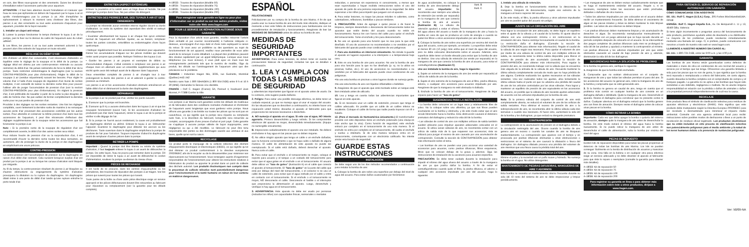en coin, des filtres sous-gravier et des ornements. Suivre les directives d'installation selon l'accessoire particulier pour aquarium.
ATTENTION : Il faut faire attention durant l'installation et s'assurer que l'eau ne sera pas siphonnée en dehors de l'aquarium par le tuyau à air et qu'elle n'endommagera pas la pompe à air. Afin d'empêcher le siphonnement à rebours le moment venu d'enlever des filtres, des pierres à air, des ornements ou tout autre accessoire d'aquarium pour aquarium, procéder de la façon suivante :
1. Installer un clapet anti-retour.
2. Laisser la pompe fonctionner le temps d'enlever le tuyau à air de la pompe, puis le fixer sur le dessus du cadre de l'aquarium avec du ruban adhésif.
3. Les filtres, les pierres à air ou tout autre ornement actionné à l'air peuvent alors être enlevés de l'aquarium en toute sécurité.
RÉGLAGE DU DÉBIT D'AIR
Afin d'obtenir un débit d'air convenable, il est nécessaire d'atteindre un équilibre entre le réglage de la soupape et le débit de la pompe. Le réglage idéal est obtenu par une contre-pression minimale ou aucune restriction du débit d'air. Ne jamais restreindre de force le débit d'air de la pompe. Toute restriction endommagera le diaphragme (voir la section CONTRE-PRESSION pour plus d'informations). Régler le débit de la soupape à air (vendue séparément) suivant les besoins. Pour régler le volume d'air à l'aide d'une soupape de régulation d'air munie de sorties multiples, il est conseillé de laisser la dernière sortie libre pour pouvoir l'utiliser afin de purger l'accumulation de pression d'air (voir la section CONTRE-PRESSION pour plus d'informations). En réglant la pression d'air, il est préférable de travailler à partir de la sortie la plus éloignée de celle de l'entrée d'air. Ne pas oublier de fermer complètement la dernière sortie pour ne pas perdre de pression d'air.
Procéder à des réglages sur les sorties restantes. Une fois les réglages complétés, ouvrir lentement la dernière sortie de manière à ne remarquer aucune perte d'air provenant des accessoires contrôlés par les autres sorties. Pour atteindre et conserver la même pression d'air dans tous les accessoires de l'aquarium, il peut être nécessaire d'effectuer des réglages supplémentaires de la soupape selon les accessoires que fait fonctionner la pompe à air.
Note : Si la première sortie de la soupape de régulation d'air est complètement ouverte, le débit d'air des autres sorties sera réduit.
Pour réduire l'excès de pression d'air ou la surproduction d'air, il est recommandé d'ouvrir la dernière sortie toutes les deux semaines, au autrement, afin de prolonger la durée de la pompe et des diaphragmes en empêchant une usure précoce.
CONTRE-PRESSION
La contre-pression est l'accumulation de pression sur le diaphragme en raison d'un débit d'air restreint. Cela survient lorsqu'un surplus d'air est produit par la pompe à air ou lorsque les canaux d'aération sont bloqués par mégarde.
Au fil du temps, la contre-pression résultant de pierres à air bloquées ou d'autres obstructions ou engorgements du système d'aération provoquera la dilatation ou la rupture du diaphragme. Un diaphragme dilaté mène à une perte de débit d'air tandis qu'une rupture entraîne la perte totale d'air.
ENTRETIEN (ASPECT EXTÉRIEUR)
Enlever la poussière et la saleté avec un linge doux et humide. Ne pas immerger la pompe dans l'eau. Ne pas utiliser de détergent.
ENTRETIEN DES PIERRES À AIR, DES TUYAUX À AIR ET DES ORNEMENTS
La pompe ne nécessite aucun entretien interne régulier durant sa durée d'utilisation. Le reste du système doit cependant être vérifié et nettoyé périodiquement.
• Examiner attentivement les tuyaux à air chaque fois qu'un entretien normal de l'aquarium est effectué. Ajuster, au au besoin, remplacer toutes les parties coincées, entortillées ou endommagées d'une façon quelconque.
• Nettoyer régulièrement tous les accessoires d'aération pour aquariums. Retirer les accumulations d'algues sur les pièces mobiles qui doivent rester aussi propres que possible. Nettoyer l'intérieur des tuyaux à air.
• Garder les pierres à air propres et exemptes de débris ou d'accumulation d'algues. L'idéal consiste à remplacer ces pierres à air chaque mois en alternant avec un ensemble supplémentaire qui aura séché après avoir été nettoyé avant de le déposer dans l'aquarium.
Deux ensembles complets de pierres à air changés tour à tour prolongeront la durée des pierres à air et aideront à garder la contre-pression au minimum.
Les pierres à air et les accessoires d'aération obstrués entraîneront un faible débit d'air et diminueront la durée des diaphragmes.
DÉPANNAGE
Si la pompe à air ne produit pas d'air, vérifier les points suivants :
1. S'assurer que la pompe est branchée.
2. S'assurer qu'il n'y a aucune obstruction dans les tuyaux à air et que les soupapes fonctionnent (savoir l'air). Si les accessoires d'aération ne produisent pas d'air dans l'aquarium, retirer le tuyau à air de la pompe et vérifier si elle dégage de l'air.
3. Si la pompe ne fournit aucun rendement, la cause est probablement un diaphragme déchiré ou abîmé. Enlever le tuyau à air. Débrancher l'appareil. Examiner le diaphragme pour détecter les accrocs ou les déchirures. Toute ouverture dans le diaphragme empêchera la pompe de produire de l'air pour l'aération. Toujours inspecter d'abord le diaphragme avant de remplacer d'autres pièces dans la pompe.
RETIRER LA POMPE
Important : Quand la pompe doit être éteinte ou retirée du système d'aération, il faut toujours enlever le tuyau à air avant de débrancher la pompe. De cette façon, l'eau ne pourra pas remonter dans la pompe. S'il est impossible de retirer le tuyau à air avant de débrancher le cordon d'alimentation, soulever la pompe au-dessus du niveau d'eau.
PIÈCES DE RECHANGE
Il est facile de se procurer, dans les centres d'aquariophilie ou les animaleries, des trousses de réparation des pompes à air Hagen. Voir les pièces qui suivent pour toutes les pièces qui s'usent.
Toute panne de la boîte ou d'une autre pièce électrique exige un service approprié et les pièces défectueuses doivent être retournées au fabricant pour réparation ou remplacement (voir la garantie pour les détails complets).
A-18033 : Trousse de réparation (Modèle 50)
A-18034 : Trousse de réparation (Modèle 75)
A-18035 : Trousse de réparation (Modèle 100)
A-18036 : Trousse de réparation (Modèle 200)
Pour enregistrer votre garantie en ligne ou pour plus d'information sur ce produit ou sur nos autres produits, visitez notre site Web www.hagen.com
POUR LE SERVICE DE RÉPARATION AUTORISÉ SOUS GARANTIE
Pour la réparation d'un article sous garantie, veuillez retourner l'article (bien emballé et par courrier recommandé) à l'adresse indiquée ci-dessous, accompagné d'un reçu daté et d'une note expliquant la raison du retour. Si vous avez un problème ou des questions au sujet du fonctionnement de cet appareil, veuillez nous permettre de vous aider avant de le renvoyer à votre détaillant. La plupart des problèmes peuvent être résolus rapidement par un appel téléphonique. Lorsque vous nous téléphonez (ou nous écrivez), il vous plaît ayez en main tous les renseignements pertinents tels que le numéro de modèle, l'âge du produit, les détails sur l'aménagement de l'aquarium ainsi que des précisions sur le problème.
CANADA : Industries Hagen ltée, 3235, rue Guénette, Montréal (Québec) H4S 1N2
Numéro sans frais 1 800 55HAGEN (1 800 554-2436) entre 9 h et 16 h 30 (HNE). Demandez le Service à la clientèle.
FRANCE : Rolf C. Hagen (France) SA, Parisud 4, boulevard Jean Monnet, F-77388 Combs la Ville
GARANTIE
Les pompes à air Marina sont garanties contre les défauts de matériaux et de fabrication dans des conditions normales d'utilisation et d'entretien de l'aquarium aussi longtemps que vous garderez votre pompe. Nous offrons une garantie à vie limitée sur toutes les pièces qui ne sont pas en caoutchouc, ce qui signifie que la pompe sera réparée ou remplacée sans frais, à la discrétion du fabricant, lorsqu'elle sera retournée au complet, accompagnée d'une preuve d'achat et port payé. Cette garantie ne s'applique à aucune pompe utilisée de façon inappropriée, avec négligence ou qui a été modifiée. Le fabricant ne peut être tenu responsable des pertes ou des dommages causés aux animaux et aux biens, quelle qu'en soit la raison.
RECYCLAGE
Ce produit porte le marquage de la collecte sélective des déchets d'équipements électriques et électroniques (DEEE), ce qui signifie qu'on doit éliminer ce produit conformément à la directive européenne 2002/96/EC afin de le recycler ou de le désassembler pour minimiser ses répercussions sur l'environnement. Vous renseigner auprès d'organismes responsables de l'environnement pour obtenir les instructions relatives à l'élimination du produit ou apporter le produit dans un point de collecte des déchets autorisé. Les produits électroniques non compris dans le processus de collecte sélective sont potentiellement dangereux pour l'environnement et la santé humaine en raison de leur contenu en matières dangereuses.
ESPAÑOL
FELICITACIONES
Felicitaciones por su compra de la bomba de aire Marina. A fin de que pueda usar su nueva bomba de aire del modo más eficiente, dedique un momento a leer este folleto de instrucciones para familiarizarse con los procedimientos de instalación y funcionamiento. Asegúrese de leer las MEDIDAS DE SEGURIDAD antes de utilizar su bomba de aire.
MEDIDAS DE SEGURIDAD IMPORTANTES
ADVERTENCIA: Para evitar lesiones, se deben tener en cuenta las precauciones básicas de seguridad, incluidas las que se detallan a continuación.
1. LEA Y CUMPLA CON TODAS LAS MEDIDAS DE SEGURIDAD
y advertencias importantes que figuran en el aparato antes de usarlo. De lo contrario, esto sugiere pueda dañarse.
2. Peligro: Para evitar una posible descarga eléctrica, se debe tener un cuidado especial, ya que se maneja agua al usar el equipo del acuario. En las situaciones que se describen a continuación, no intente hacer una reparación usted mismo; devuelva el aparato al fabricante para que proporcione los servicios necesarios o deséchelo.
A. NO sumerja el aparato en el agua. Si este cae al agua, NO intente agarrarlo. Primero desenchúfelo y luego retírelo. Si los componentes eléctricos del aparato se mojan, desenchúfelo inmediatamente. (Equipo no sumergible únicamente).
B. Inspeccione cuidadosamente el aparato una vez instalado. No deberá enchufarse si hay agua en las piezas que no deben mojarse.
C. No utilice ningún aparato que tenga un cable o un enchufe dañados, que no funcione correctamente o que se haya caído o dañado de alguna manera. El cable de alimentación de este aparato no puede ser reemplazado. Si el cable está dañado, deberá desechar el aparato. Nunca corte el cable.
D. Para evitar que el enchufe o el tomacorriente se mojen, coloque el soporte para acuario y el tanque a un costado del tomacorriente para evitar que el agua gotee en el enchufe o en el tomacorriente. El usuario debe utilizar un "lazo de goteo" (ilustración A) en el cable que conecta el aparato al tomacorriente. El "lazo de goteo" es la parte del cable que está por debajo del nivel del tomacorriente, o el conector si se usa un cable de extensión, para evitar que el agua resbale por el cable y entre en contacto con el tomacorriente. Si el enchufe o el tomacorriente se mojan, NO desconecte el cable. Desconecte el fusible o el interruptor que proporciona la alimentación al aparato. Luego, desenchufe y verifique si hay agua en el tomacorriente.
3. ADVERTENCIA: Este aparato no debe ser usado por personas (incluidos los niños) con capacidades físicas, sensoriales o mentales
reducidas, o personas sin experiencia ni conocimiento, a menos que sean supervisadas o hayan recibido instrucciones sobre el uso del aparato de parte de una persona responsable de su seguridad. Se debe supervisar a los niños para impedir que jueguen con el aparato.
4. Para evitar lesiones, no toque las piezas móviles ni calientes, como calentadores, reflectores, bombillas o piezas similares.
5. PRECAUCIÓN: Antes de agregar o quitar piezas o de hacer la limpieza, siempre desenchufe o desconecte del tomacorriente todos los aparatos que estén dentro del acuario cuando no estén en funcionamiento. Nunca tire con fuerza del cable para quitar el enchufe del tomacorriente. Tome el enchufe y tire para desconectarlo.
6. No use un aparato para una función que no sea para la que está diseñado. El uso de accesorios no recomendados o no vendidos por el fabricante del aparato puede crear condiciones de uso peligrosas.
7. Para uso doméstico en interiores únicamente. No instale ni guarde el aparato en lugares expuestos a la intemperie o a temperaturas bajo cero.
8. Este es una bomba de aire para acuarios. No use la bomba de aire para otra función para la que no fue diseñado (p. ej. no la utilice en piscinas, baños, etc.). El uso de accesorios no recomendados o no vendidos por el fabricante del aparato puede crear condiciones de uso peligrosas.
•No use esta bomba en piscinas u otros lugares donde se sumerja gente.
•No use esta bomba de aire con líquidos inflamables o bebibles.
9. Asegúrese de que el aparato que está montado sobre un tanque esté bien instalado antes de utilizarlo.
10. Lea y tenga en cuenta todas las advertencias importantes que figuran en este aparato.
11. Si es necesario usar un cable de extensión, procure que tenga el calibre adecuado. Es posible que un cable de un calibre inferior se recaliente. Coloque el cable de forma que nadie pueda tropezar con él o halarlo.
12. (Para el mercado de Norteamérica únicamente.) El transformador proviste con este dispositivo tiene un enchufe polarizado (una clavija es más ancha que la otra). Como función de seguridad, este enchufe entrará por completo en el tomacorriente de una sola manera. Si el enchufe no entra por completo en el tomacorriente, dé vuelta el enchufe y vuelva a intentarlo. Si de esta manera tampoco entra en el tomacorriente, comuníquese con un electricista calificado. No intente anular esta función de seguridad.
GUARDE ESTAS INSTRUCCIONES
INSTALACIÓN
Se debe seguir uno de los dos métodos recomendados a continuación para instalar la bomba de aire:
1. Coloque la bomba de aire sobre una superficie por debajo del nivel de agua del acuario. Para evitar daños ocasionados por fenómenos
Ilust. B
Ilust. C
de agua accidentales, no coloque la bomba de aire directamente debajo del acuario. Importante: Se recomienda usar siempre una válvula de retención (se vende por separado) en la manguera de aire que conecta la bomba de aire al acuario (Ilustración B). La válvula de retención ayudará a evitar el sifoneo del agua afuera del acuario a través de la manguera de aire y hacia la bomba en caso de que se produzca un corte de energía o cuando se quiten los filtros u otros accesorios impulsados por aire del acuario.
2. Coloque la bomba de aire sobre una superficie por encima del nivel de agua del acuario, como por ejemplo, un estante. La superficie debe estar al menos 30 cm (12 pulg.) más arriba que el nivel de agua del acuario, pero no debe colocarse directamente sobre el acuario. Además, esta superficie debe tener un borde elevado para evitar que la bomba de aire se deslice. Use una válvula de retención (se vende por separado) en la manguera de aire que conecta la bomba de aire al acuario, para evitar el contraflujo/sifoneo (Ilustración C).
Una vez instalada la bomba de aire, haga lo siguiente:
1. Sujete un extremo de la manguera de aire (se vende por separado) al orificio de salida de aire de la bomba.
2. Sujete el otro extremo de la manguera de aire al filtro, piedra difusora, adorno, o cualquier otro accesorio para acuarios impulsado por aire. Asegúrese de que la manguera no esté obstruida ni doblada.
3. Enchufe la bomba de aire en el tomacorriente. Asegúrese de dejar espacio para hacer un "lazo de goteo".
SUGERENCIAS PARA LA INSTALACIÓN
• La bomba debe colocarse en un lugar seco y relativamente libre de polvo. No la coloque sobre una alfombra, ya que sus fibras pueden acumularse en la bomba y obstruirla, y de este modo evitar que el aire circule libremente hacia la bomba. Esta obstrucción causará el deterioro prematuro del diafragma y reducirá la vida útil de la bomba.
• Las válvulas de control de aire con múltiples orificios de salida también pueden utilizarse para impulsar aparatos adicionales colocados en el acuario. Si utiliza varias válvulas de aire, se recomienda contar con un orificio de salida más de lo que requieren sus accesorios; éste se utilizará para purgar el exceso de aire causado por una acumulación de contrapresión. Consulte la sección de CONTRAPRESIÓN para obtener más información sobre el tema.
• Las bombas de aire se pueden usar para accionar una variedad de accesorios para acuarios, como piedras difusoras, filtros esquineros, filtros que se colocan debajo de la grava y adornos. Siga las instrucciones de instalación de su accesorio para acuarios específico.
PRECAUCIÓN: Se debe tener cuidado durante la instalación para impedir el sifoneo del agua afuera del acuario a través de la manguera de aire ya que podría dañar la bomba. A fin de evitar el contraflujo/sifoneo cuando quite el filtro, la piedra difusora, el adorno o cualquier otro accesorio impulsado por aire del acuario, haga lo siguiente:
1. Instale una válvula de retención.
2. Deje la bomba en funcionamiento mientras la desconecta la manguera. Después de desconectarla, sujete ese extremo de la manguera al marco superior del acuario.
3. De este modo, el filtro, la piedra difusora y otros adornos impulsados por aire se pueden quitar del acuario sin peligro.
AJUSTE DE LA CIRCULACIÓN DEL AIRE
Para lograr la circulación de aire adecuada, se debe lograr un equilibrio entre el ajuste de la válvula y el caudal de la bomba. El ajuste ideal se obtiene con una contrapresión mínima o sin restricciones en la circulación del aire. Nunca restrinja forzosamente el caudal de la bomba. La restricción daña el diafragma. (Consulte la sección de CONTRAPRESIÓN para obtener más información). Regule el caudal de la válvula de aire según sea necesario. Para ajustar el volumen de aire por medio de una válvula de control de aire con múltiples orificios de salida, se recomienda tener la última salida disponible para liberar el exceso de presión de aire acumulado (consulte la sección de CONTRAPRESIÓN para obtener más información). Para regular la presión del aire, se recomienda trabajar con la válvula que se encuentra más alejada de la entrada de la válvula de aire. Recuerde mantener la última válvula completamente cerrada de modo que no haya pérdida de aire alguna. Continúe realizando los ajustes necesarios en las válvulas restantes. Una vez realizados todos los ajustes, abra lentamente la última válvula hasta el punto en que no advierta una pérdida del caudal de aire de los artículos controlados por las otras válvulas. Para lograr y mantener un equilibrio de presión de aire equivalente en los accesorios del acuario, es posible que la válvula de aire necesite ajustes adicionales de acuerdo con los artículos impulsados por la bomba de aire.
Nota: Si la primera válvula del conjunto de control de aire está completamente abierta, se reducirá el volumen de aire de los orificios de salida restantes. Para eliminar el exceso de presión de aire o la sobreproducción de aire, se recomienda abrir la última válvula cada dos semanas o cuando sea necesario. Al hacer esto, aumentará la vida útil de la bomba y los diafragmas, ya que evitará su desgaste prematuro.
CONTRAPRESIÓN
La contrapresión es la acumulación de presión en el diafragma debido a la circulación restringida del aire. Ocurre cuando la bomba de aire genera aire en exceso o cuando los canales de aire se bloquean inadvertidamente. La contrapresión que aparece con el tiempo y es provocada por piedras difusoras obstruidas u otras obstrucciones o restricciones en el sistema de aire causará la dilatación o fisura del diafragma. Un diafragma dilatado provoca una pérdida del volumen de aire mientras que una fisura causa la pérdida total del aire.
MANTENIMIENTO (APARIENCIA EXTERNA)
Elimine el polvo y la suciedad con un paño suave y húmedo. No sumerja la bomba en el agua. No utilice detergentes.
MANTENIMIENTO DE PIEDRAS DIFUSORAS, MANGUERAS DE AIRE Y ADORNOS
Esta bomba no necesita un mantenimiento interno frecuente durante su vida útil. El resto del sistema de aire se debe inspeccionar y limpiar periódicamente.
• Las mangueras de aire se deben revisar cuidadosamente siempre que se haga el mantenimiento estándar del acuario. Regule o, si es necesario, reemplace todas las secciones que estén pinchadas, dobladas o dañadas de otra manera.
• Todos los adornos impulsados por aire colocados en el acuario deben recibir un mantenimiento frecuente. Se debe eliminar el crecimiento de algas en las piezas móviles y éstas se deben mantener lo más limpias posibles. Las tubos de aire internos se deben limpiar.
• Las piedras difusoras deben mantenerse limpias y sin acumulación de desechos ni algas. Se recomienda reemplazarlas mensualmente e intercambiarlas con un juego adicional que se haya secado durante un período completo después de colocarlo en el acuario. Si se intercambian dos juegos completos de piedras difusoras cada mes se prolongará la vida útil de las piedras y ayudará a mantener la contrapresión al mínimo. Las piedras difusoras y los adornos impulsados por aire que estén obstruidos causarán un caudal de bajo presión de aire y, además, disminuirán la vida útil de los diafragmas.
SUGERENCIAS PARA LA SOLUCIÓN DE PROBLEMAS
Si la bomba no genera aire, verifique lo siguiente:
1. Asegúrese de que la bomba esté enchufada.
2. Compruebe que no existan obstrucciones en el conjunto de mangueras de aire y que todas las válvulas permitan el paso del aire. Si los accesorios del acuario no generan aire, retire la manguera de aire de la bomba y compruebe que se esté generando aire.
3. Si la bomba no genera un caudal de aire, tenga en cuenta que el problema más común en cualquier bomba de aire consiste en un diafragma dañado o debilitado. Quite la manguera de aire. Desenchufe el aparato. Revise el diafragma para corroborar que no presente cortes ni daños. Cualquier abertura en el diafragma evitará que la bomba genere aire con fines de aireación. Siempre revise el diafragma antes de colocar otras piezas en la bomba.
CÓMO RETIRAR LA BOMBA
Importante: Cada vez que deba apagar la bomba o quitarla del sistema de aireación, siempre quite la manguera de aire antes de desenchufar la bomba. De este modo evitará el sifoneo del agua hacia la bomba nuevamente. Si no puede retirar la manguera de aire antes de desenchufar el cable de alimentación, suba la bomba por encima del nivel del agua.
PIEZAS DE REPUESTO
Existen kits de reparación disponibles para todas las piezas propensas al deterioro de todas las bombas de aire Marina. Los kits se pueden conseguir fácilmente en la tienda de distribución de acuarios y mascotas de su zona. Una falla en la bobina o en cualquier otra pieza eléctrica exige un servicio adecuado y se debe devolver el aparato al fabricante para que éste lo repare o reemplace (consulte la garantía para obtener más detalles).
A-18033: Kit de reparación 50
A-18034: Kit de reparación 75
A-18035: Kit de reparación 100
A-18036: Kit de reparación 200
Para registrar su garantía en línea o para obtener más información sobre éste u otros productos, diríjase a www.hagen.com.
PARA OBTENER EL SERVICIO DE REPARACIÓN AUTORIZADO CON GARANTÍA
CÓMO COMUNICARSE CON NOSOTROS
EE. UU.: Rolf C. Hagen (U.S.A.) Corp., 305 Forbes Blvd.Mansfield,MA. 02048
ESPAÑA: Rolf C. Hagen España S.A., Av. De Beniparrell n. 11 y 13, 46460 Silla, Valencia
Si tiene algún inconveniente o preguntas acerca del funcionamiento de este producto, permítanos ayudarlo antes de devolverlo a su distribuidor. La mayoría de los problemas puede resolverse inmediatamente mediante una llamada sin cargo. O, si prefiere, puede comunicarse con nosotros a través de nuestro sitio web en www.hagen.com.
LLÁMENOS A NUESTRO NÚMERO SIN CARGO AL:
EE. UU.: 1-800-724-2436, entre las 9:00 a.m. y las 4:00 p.m.
GARANTÍA
Las bombas de aire Marina están garantizadas contra defectos de materiales o mano de obra en condiciones de uso normal del acuario y servicio por el tiempo que las tenga. Ofrecemos una garantía limitada a vida para las piezas que no son de goma, lo que significa que la bomba será reparada o reemplazada a criterio del fabricante, sin costo alguno, cuando devuelva la bomba completa con el comprobante de compra y el franqueo pagado. La garantía no se aplica a las bombas que hayan sido sometidas a uso indebido, negligencia o maltrato. No se asume ninguna responsabilidad en relación con la pérdida o daños de animales o daños a la propiedad personal independientemente de cuál sea la causa.
RECICLAJE
Este producto lleva el símbolo de clasificación selectiva para residuos de aparatos eléctricos y electrónicos (RAEE). Esto significa que este producto debe manipularse según la Directiva Europea 2002/96/EC para ser reciclado o desmantelado para minimizar el impacto medio ambiental. Consulte con una agencia ambiental local para recibir instrucciones sobre posibles modos de deshacerse o lleve a un punto de recolección de residuos oficial registrado. Los productos electrónicos que no están incluidos en este proceso de clasificación selectiva son potencialmente peligrosos para el medio ambiente y la salud de los seres humanos debido a la presencia de sustancias peligrosas.
Ver: 50/09-NA